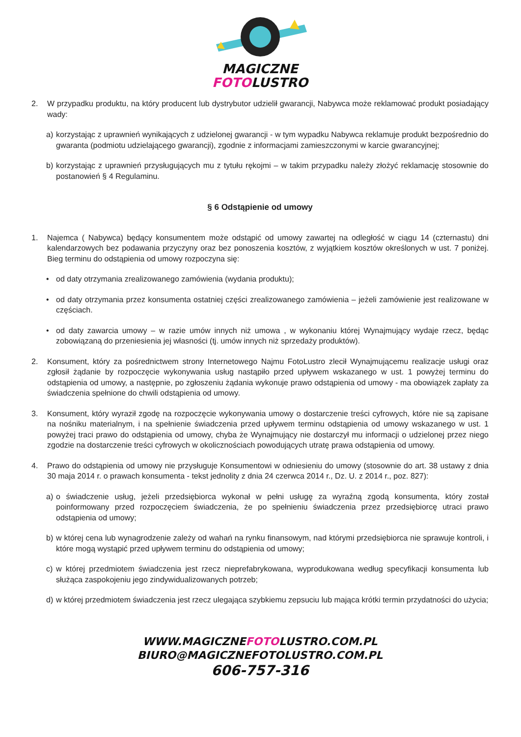MAGICZNE
FOTOLUSTRO
2. W przypadku produktu, na który producent lub dystrybutor udzielił gwarancji, Nabywca może reklamować produkt posiadający wady:
a) korzystając z uprawnień wynikających z udzielonej gwarancji - w tym wypadku Nabywca reklamuje produkt bezpośrednio do gwaranta (podmiotu udzielającego gwarancji), zgodnie z informacjami zamieszczonymi w karcie gwarancyjnej;
b) korzystając z uprawnień przysługujących mu z tytułu rękojmi – w takim przypadku należy złożyć reklamację stosownie do postanowień § 4 Regulaminu.
§ 6 Odstąpienie od umowy
1. Najemca ( Nabywca) będący konsumentem może odstąpić od umowy zawartej na odległość w ciągu 14 (czternastu) dni kalendarzowych bez podawania przyczyny oraz bez ponoszenia kosztów, z wyjątkiem kosztów określonych w ust. 7 poniżej. Bieg terminu do odstąpienia od umowy rozpoczyna się:
• od daty otrzymania zrealizowanego zamówienia (wydania produktu);
• od daty otrzymania przez konsumenta ostatniej części zrealizowanego zamówienia – jeżeli zamówienie jest realizowane w częściach.
• od daty zawarcia umowy – w razie umów innych niż umowa , w wykonaniu której Wynajmujący wydaje rzecz, będąc zobowiązaną do przeniesienia jej własności (tj. umów innych niż sprzedaży produktów).
2. Konsument, który za pośrednictwem strony Internetowego Najmu FotoLustro zlecił Wynajmującemu realizacje usługi oraz zgłosił żądanie by rozpoczęcie wykonywania usług nastąpiło przed upływem wskazanego w ust. 1 powyżej terminu do odstąpienia od umowy, a następnie, po zgłoszeniu żądania wykonuje prawo odstąpienia od umowy - ma obowiązek zapłaty za świadczenia spełnione do chwili odstąpienia od umowy.
3. Konsument, który wyraził zgodę na rozpoczęcie wykonywania umowy o dostarczenie treści cyfrowych, które nie są zapisane na nośniku materialnym, i na spełnienie świadczenia przed upływem terminu odstąpienia od umowy wskazanego w ust. 1 powyżej traci prawo do odstąpienia od umowy, chyba że Wynajmujący nie dostarczył mu informacji o udzielonej przez niego zgodzie na dostarczenie treści cyfrowych w okolicznościach powodujących utratę prawa odstąpienia od umowy.
4. Prawo do odstąpienia od umowy nie przysługuje Konsumentowi w odniesieniu do umowy (stosownie do art. 38 ustawy z dnia 30 maja 2014 r. o prawach konsumenta - tekst jednolity z dnia 24 czerwca 2014 r., Dz. U. z 2014 r., poz. 827):
a) o świadczenie usług, jeżeli przedsiębiorca wykonał w pełni usługę za wyraźną zgodą konsumenta, który został poinformowany przed rozpoczęciem świadczenia, że po spełnieniu świadczenia przez przedsiębiorcę utraci prawo odstąpienia od umowy;
b) w której cena lub wynagrodzenie zależy od wahań na rynku finansowym, nad którymi przedsiębiorca nie sprawuje kontroli, i które mogą wystąpić przed upływem terminu do odstąpienia od umowy;
c) w której przedmiotem świadczenia jest rzecz nieprefabrykowana, wyprodukowana według specyfikacji konsumenta lub służąca zaspokojeniu jego zindywidualizowanych potrzeb;
d) w której przedmiotem świadczenia jest rzecz ulegająca szybkiemu zepsuciu lub mająca krótki termin przydatności do użycia;
WWW.MAGICZNEFOTOLUSTRO.COM.PL
BIURO@MAGICZNEFOTOLUSTRO.COM.PL
606-757-316